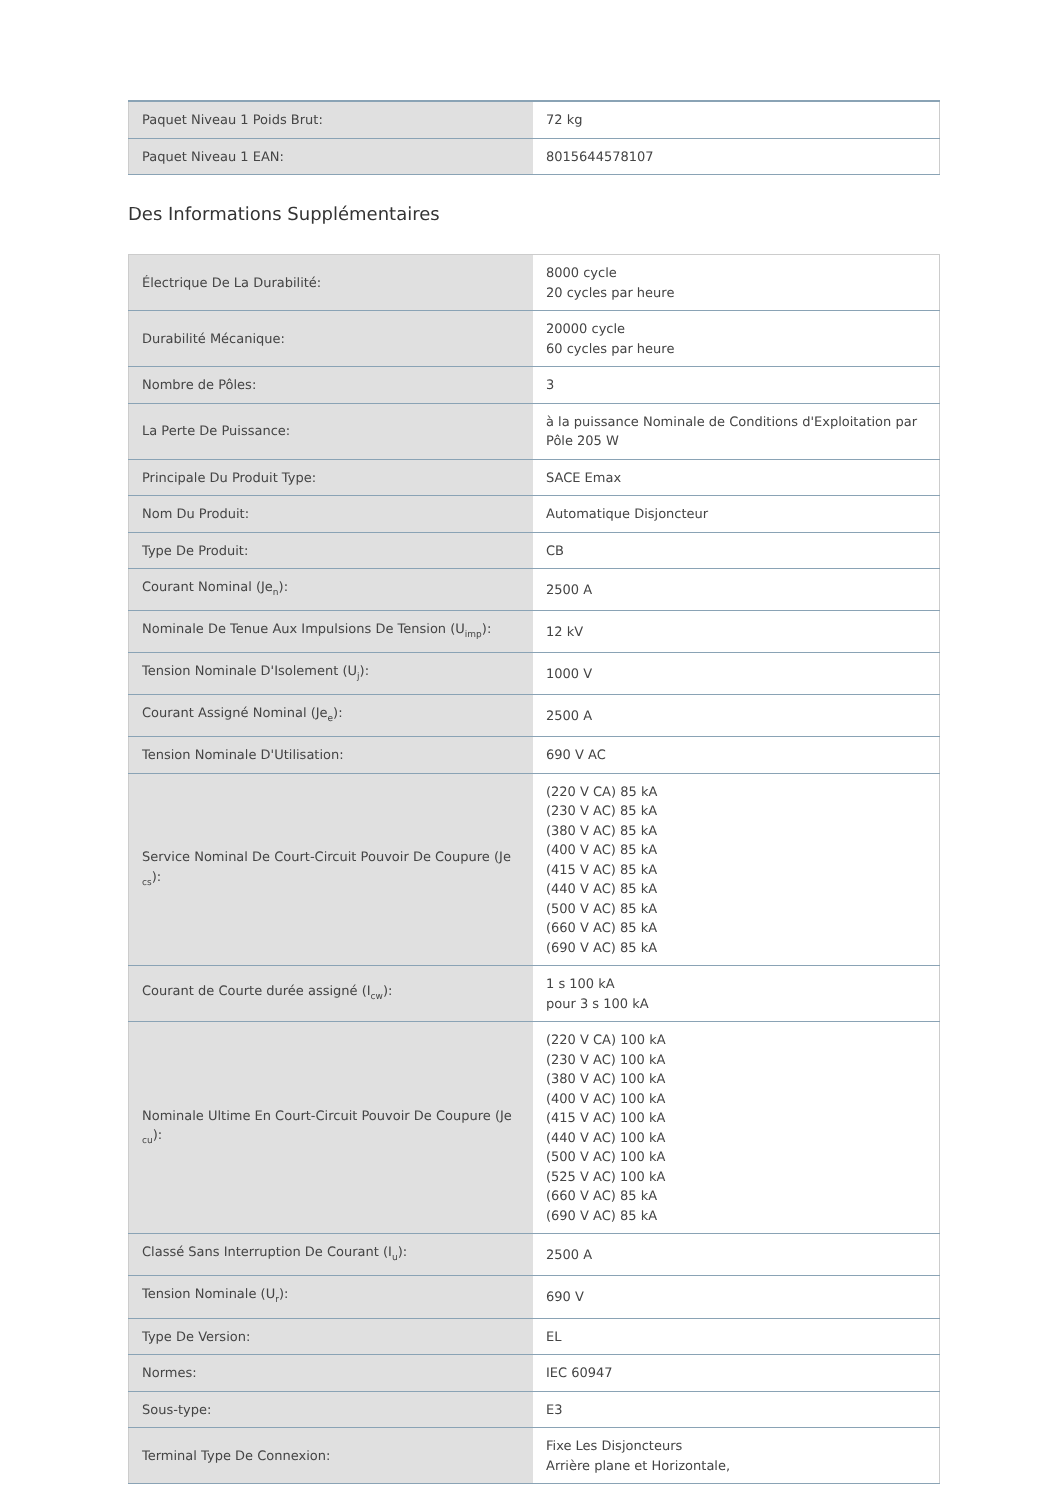| Paquet Niveau 1 Poids Brut: | 72 kg |
| Paquet Niveau 1 EAN: | 8015644578107 |
Des Informations Supplémentaires
| Électrique De La Durabilité: | 8000 cycle 20 cycles par heure |
| Durabilité Mécanique: | 20000 cycle 60 cycles par heure |
| Nombre de Pôles: | 3 |
| La Perte De Puissance: | à la puissance Nominale de Conditions d'Exploitation par Pôle 205 W |
| Principale Du Produit Type: | SACE Emax |
| Nom Du Produit: | Automatique Disjoncteur |
| Type De Produit: | CB |
| Courant Nominal (Je<sub>n</sub>): | 2500 A |
| Nominale De Tenue Aux Impulsions De Tension (U<sub>imp</sub>): | 12 kV |
| Tension Nominale D'Isolement (U<sub>j</sub>): | 1000 V |
| Courant Assigné Nominal (Je<sub>e</sub>): | 2500 A |
| Tension Nominale D'Utilisation: | 690 V AC |
| Service Nominal De Court-Circuit Pouvoir De Coupure (Je <sub>cs</sub>): | (220 V CA) 85 kA (230 V AC) 85 kA (380 V AC) 85 kA (400 V AC) 85 kA (415 V AC) 85 kA (440 V AC) 85 kA (500 V AC) 85 kA (660 V AC) 85 kA (690 V AC) 85 kA |
| Courant de Courte durée assigné (I<sub>cw</sub>): | 1 s 100 kA pour 3 s 100 kA |
| Nominale Ultime En Court-Circuit Pouvoir De Coupure (Je <sub>cu</sub>): | (220 V CA) 100 kA (230 V AC) 100 kA (380 V AC) 100 kA (400 V AC) 100 kA (415 V AC) 100 kA (440 V AC) 100 kA (500 V AC) 100 kA (525 V AC) 100 kA (660 V AC) 85 kA (690 V AC) 85 kA |
| Classé Sans Interruption De Courant (I<sub>u</sub>): | 2500 A |
| Tension Nominale (U<sub>r</sub>): | 690 V |
| Type De Version: | EL |
| Normes: | IEC 60947 |
| Sous-type: | E3 |
| Terminal Type De Connexion: | Fixe Les Disjoncteurs Arrière plane et Horizontale, |